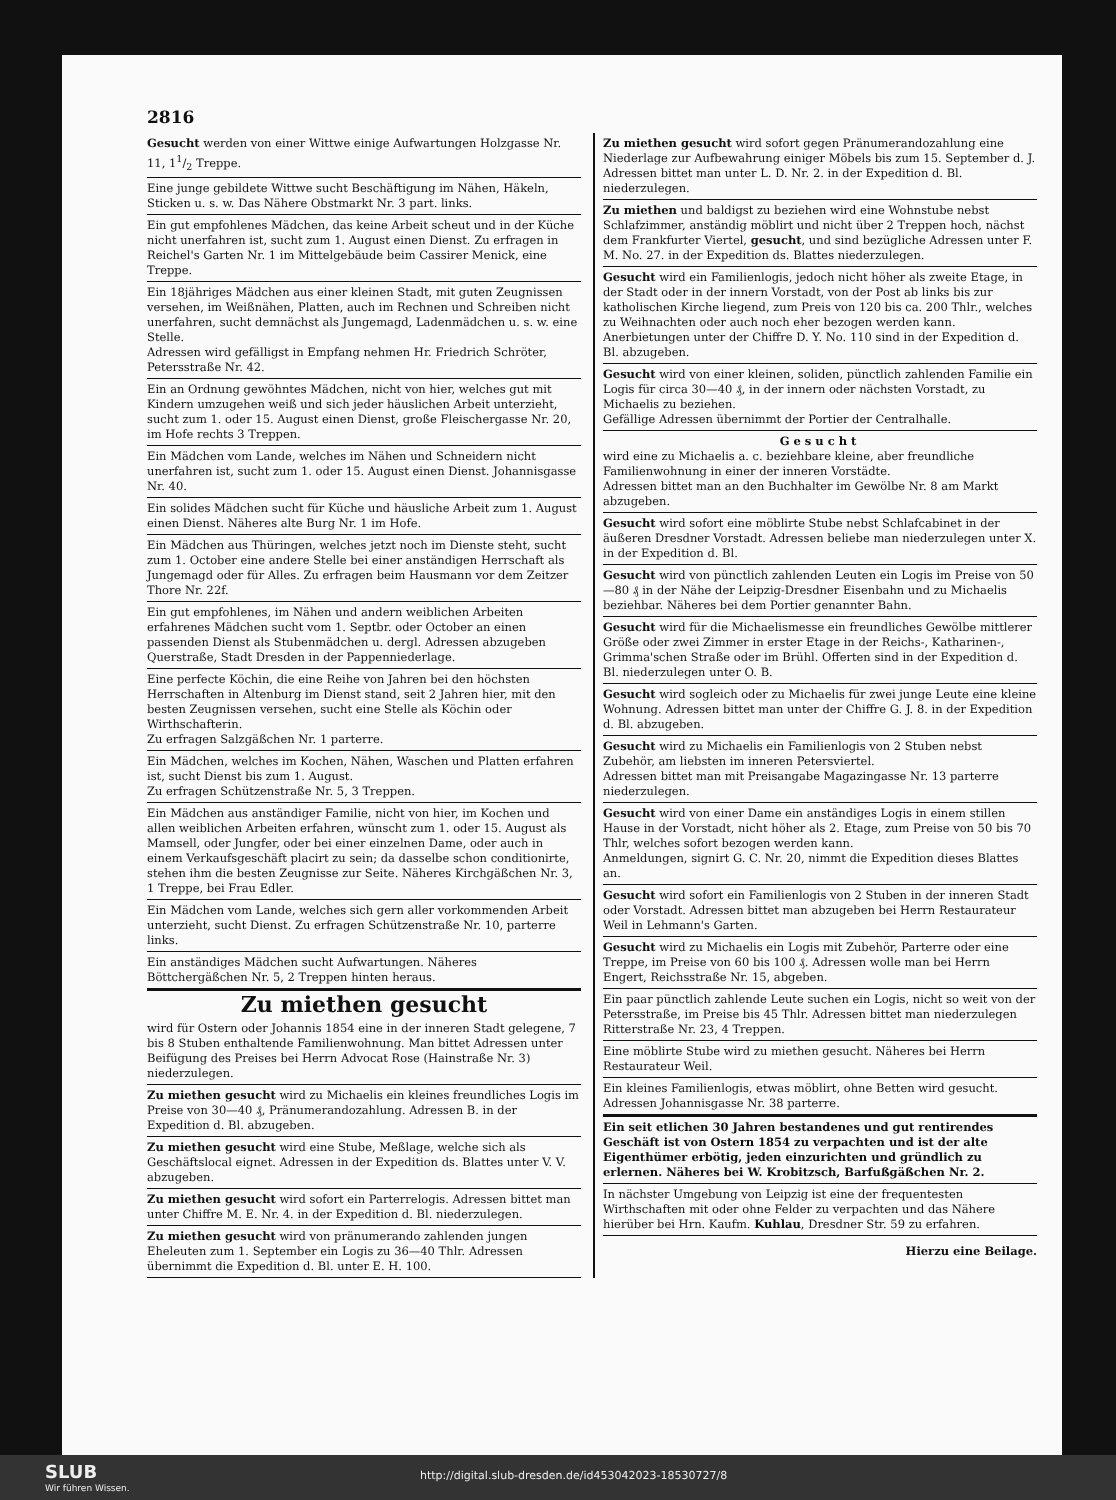2816
Gesucht werden von einer Wittwe einige Aufwartungen Holzgasse Nr. 11, 11/2 Treppe.
Eine junge gebildete Wittwe sucht Beschäftigung im Nähen, Häkeln, Sticken u. s. w. Das Nähere Obstmarkt Nr. 3 part. links.
Ein gut empfohlenes Mädchen, das keine Arbeit scheut und in der Küche nicht unerfahren ist, sucht zum 1. August einen Dienst. Zu erfragen in Reichel's Garten Nr. 1 im Mittelgebäude beim Cassirer Menick, eine Treppe.
Ein 18jähriges Mädchen aus einer kleinen Stadt, mit guten Zeugnissen versehen, im Weißnähen, Platten, auch im Rechnen und Schreiben nicht unerfahren, sucht demnächst als Jungemagd, Ladenmädchen u. s. w. eine Stelle.
Adressen wird gefälligst in Empfang nehmen Hr. Friedrich Schröter, Petersstraße Nr. 42.
Ein an Ordnung gewöhntes Mädchen, nicht von hier, welches gut mit Kindern umzugehen weiß und sich jeder häuslichen Arbeit unterzieht, sucht zum 1. oder 15. August einen Dienst, große Fleischergasse Nr. 20, im Hofe rechts 3 Treppen.
Ein Mädchen vom Lande, welches im Nähen und Schneidern nicht unerfahren ist, sucht zum 1. oder 15. August einen Dienst. Johannisgasse Nr. 40.
Ein solides Mädchen sucht für Küche und häusliche Arbeit zum 1. August einen Dienst. Näheres alte Burg Nr. 1 im Hofe.
Ein Mädchen aus Thüringen, welches jetzt noch im Dienste steht, sucht zum 1. October eine andere Stelle bei einer anständigen Herrschaft als Jungemagd oder für Alles. Zu erfragen beim Hausmann vor dem Zeitzer Thore Nr. 22f.
Ein gut empfohlenes, im Nähen und andern weiblichen Arbeiten erfahrenes Mädchen sucht vom 1. Septbr. oder October an einen passenden Dienst als Stubenmädchen u. dergl. Adressen abzugeben Querstraße, Stadt Dresden in der Pappenniederlage.
Eine perfecte Köchin, die eine Reihe von Jahren bei den höchsten Herrschaften in Altenburg im Dienst stand, seit 2 Jahren hier, mit den besten Zeugnissen versehen, sucht eine Stelle als Köchin oder Wirthschafterin.
Zu erfragen Salzgäßchen Nr. 1 parterre.
Ein Mädchen, welches im Kochen, Nähen, Waschen und Platten erfahren ist, sucht Dienst bis zum 1. August.
Zu erfragen Schützenstraße Nr. 5, 3 Treppen.
Ein Mädchen aus anständiger Familie, nicht von hier, im Kochen und allen weiblichen Arbeiten erfahren, wünscht zum 1. oder 15. August als Mamsell, oder Jungfer, oder bei einer einzelnen Dame, oder auch in einem Verkaufsgeschäft placirt zu sein; da dasselbe schon conditionirte, stehen ihm die besten Zeugnisse zur Seite. Näheres Kirchgäßchen Nr. 3, 1 Treppe, bei Frau Edler.
Ein Mädchen vom Lande, welches sich gern aller vorkommenden Arbeit unterzieht, sucht Dienst. Zu erfragen Schützenstraße Nr. 10, parterre links.
Ein anständiges Mädchen sucht Aufwartungen. Näheres Böttchergäßchen Nr. 5, 2 Treppen hinten heraus.
Zu miethen gesucht
wird für Ostern oder Johannis 1854 eine in der inneren Stadt gelegene, 7 bis 8 Stuben enthaltende Familienwohnung. Man bittet Adressen unter Beifügung des Preises bei Herrn Advocat Rose (Hainstraße Nr. 3) niederzulegen.
Zu miethen gesucht wird zu Michaelis ein kleines freundliches Logis im Preise von 30—40 ₰, Pränumerandozahlung. Adressen B. in der Expedition d. Bl. abzugeben.
Zu miethen gesucht wird eine Stube, Meßlage, welche sich als Geschäftslocal eignet. Adressen in der Expedition ds. Blattes unter V. V. abzugeben.
Zu miethen gesucht wird sofort ein Parterrelogis. Adressen bittet man unter Chiffre M. E. Nr. 4. in der Expedition d. Bl. niederzulegen.
Zu miethen gesucht wird von pränumerando zahlenden jungen Eheleuten zum 1. September ein Logis zu 36—40 Thlr. Adressen übernimmt die Expedition d. Bl. unter E. H. 100.
Zu miethen gesucht wird sofort gegen Pränumerandozahlung eine Niederlage zur Aufbewahrung einiger Möbels bis zum 15. September d. J. Adressen bittet man unter L. D. Nr. 2. in der Expedition d. Bl. niederzulegen.
Zu miethen und baldigst zu beziehen wird eine Wohnstube nebst Schlafzimmer, anständig möblirt und nicht über 2 Treppen hoch, nächst dem Frankfurter Viertel, gesucht, und sind bezügliche Adressen unter F. M. No. 27. in der Expedition ds. Blattes niederzulegen.
Gesucht wird ein Familienlogis, jedoch nicht höher als zweite Etage, in der Stadt oder in der innern Vorstadt, von der Post ab links bis zur katholischen Kirche liegend, zum Preis von 120 bis ca. 200 Thlr., welches zu Weihnachten oder auch noch eher bezogen werden kann. Anerbietungen unter der Chiffre D. Y. No. 110 sind in der Expedition d. Bl. abzugeben.
Gesucht wird von einer kleinen, soliden, pünctlich zahlenden Familie ein Logis für circa 30—40 ₰, in der innern oder nächsten Vorstadt, zu Michaelis zu beziehen.
Gefällige Adressen übernimmt der Portier der Centralhalle.
Gesucht
wird eine zu Michaelis a. c. beziehbare kleine, aber freundliche Familienwohnung in einer der inneren Vorstädte.
Adressen bittet man an den Buchhalter im Gewölbe Nr. 8 am Markt abzugeben.
Gesucht wird sofort eine möblirte Stube nebst Schlafcabinet in der äußeren Dresdner Vorstadt. Adressen beliebe man niederzulegen unter X. in der Expedition d. Bl.
Gesucht wird von pünctlich zahlenden Leuten ein Logis im Preise von 50—80 ₰ in der Nähe der Leipzig-Dresdner Eisenbahn und zu Michaelis beziehbar. Näheres bei dem Portier genannter Bahn.
Gesucht wird für die Michaelismesse ein freundliches Gewölbe mittlerer Größe oder zwei Zimmer in erster Etage in der Reichs-, Katharinen-, Grimma'schen Straße oder im Brühl. Offerten sind in der Expedition d. Bl. niederzulegen unter O. B.
Gesucht wird sogleich oder zu Michaelis für zwei junge Leute eine kleine Wohnung. Adressen bittet man unter der Chiffre G. J. 8. in der Expedition d. Bl. abzugeben.
Gesucht wird zu Michaelis ein Familienlogis von 2 Stuben nebst Zubehör, am liebsten im inneren Petersviertel.
Adressen bittet man mit Preisangabe Magazingasse Nr. 13 parterre niederzulegen.
Gesucht wird von einer Dame ein anständiges Logis in einem stillen Hause in der Vorstadt, nicht höher als 2. Etage, zum Preise von 50 bis 70 Thlr, welches sofort bezogen werden kann.
Anmeldungen, signirt G. C. Nr. 20, nimmt die Expedition dieses Blattes an.
Gesucht wird sofort ein Familienlogis von 2 Stuben in der inneren Stadt oder Vorstadt. Adressen bittet man abzugeben bei Herrn Restaurateur Weil in Lehmann's Garten.
Gesucht wird zu Michaelis ein Logis mit Zubehör, Parterre oder eine Treppe, im Preise von 60 bis 100 ₰. Adressen wolle man bei Herrn Engert, Reichsstraße Nr. 15, abgeben.
Ein paar pünctlich zahlende Leute suchen ein Logis, nicht so weit von der Petersstraße, im Preise bis 45 Thlr. Adressen bittet man niederzulegen Ritterstraße Nr. 23, 4 Treppen.
Eine möblirte Stube wird zu miethen gesucht. Näheres bei Herrn Restaurateur Weil.
Ein kleines Familienlogis, etwas möblirt, ohne Betten wird gesucht. Adressen Johannisgasse Nr. 38 parterre.
Ein seit etlichen 30 Jahren bestandenes und gut rentirendes Geschäft ist von Ostern 1854 zu verpachten und ist der alte Eigenthümer erbötig, jeden einzurichten und gründlich zu erlernen. Näheres bei W. Krobitzsch, Barfußgäßchen Nr. 2.
In nächster Umgebung von Leipzig ist eine der frequentesten Wirthschaften mit oder ohne Felder zu verpachten und das Nähere hierüber bei Hrn. Kaufm. Kuhlau, Dresdner Str. 59 zu erfahren.
Hierzu eine Beilage.
SLUB
Wir führen Wissen.
http://digital.slub-dresden.de/id453042023-18530727/8